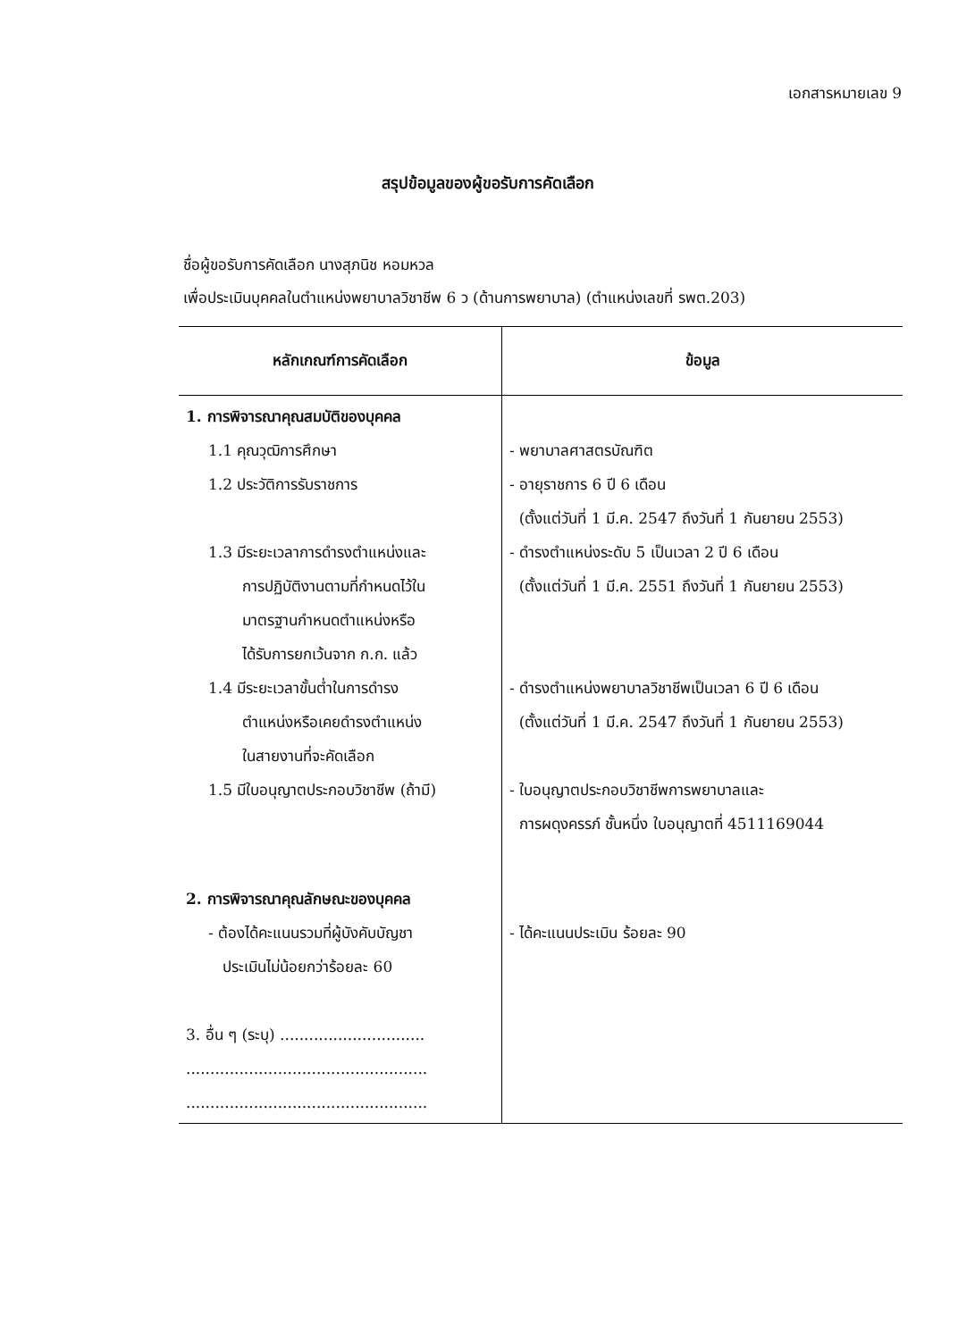เอกสารหมายเลข 9
สรุปข้อมูลของผู้ขอรับการคัดเลือก
ชื่อผู้ขอรับการคัดเลือก นางสุภนิช หอมหวล
เพื่อประเมินบุคคลในตำแหน่งพยาบาลวิชาชีพ 6 ว (ด้านการพยาบาล) (ตำแหน่งเลขที่ รพต.203)
| หลักเกณฑ์การคัดเลือก | ข้อมูล |
| --- | --- |
| 1. การพิจารณาคุณสมบัติของบุคคล 1.1 คุณวุฒิการศึกษา 1.2 ประวัติการรับราชการ 1.3 มีระยะเวลาการดำรงตำแหน่งและ การปฏิบัติงานตามที่กำหนดไว้ใน มาตรฐานกำหนดตำแหน่งหรือ ได้รับการยกเว้นจาก ก.ก. แล้ว 1.4 มีระยะเวลาขั้นต่ำในการดำรง ตำแหน่งหรือเคยดำรงตำแหน่ง ในสายงานที่จะคัดเลือก 1.5 มีใบอนุญาตประกอบวิชาชีพ (ถ้ามี) | - พยาบาลศาสตรบัณฑิต - อายุราชการ 6 ปี 6 เดือน (ตั้งแต่วันที่ 1 มี.ค. 2547 ถึงวันที่ 1 กันยายน 2553) - ดำรงตำแหน่งระดับ 5 เป็นเวลา 2 ปี 6 เดือน (ตั้งแต่วันที่ 1 มี.ค. 2551 ถึงวันที่ 1 กันยายน 2553) - ดำรงตำแหน่งพยาบาลวิชาชีพเป็นเวลา 6 ปี 6 เดือน (ตั้งแต่วันที่ 1 มี.ค. 2547 ถึงวันที่ 1 กันยายน 2553) - ใบอนุญาตประกอบวิชาชีพการพยาบาลและ การผดุงครรภ์ ชั้นหนึ่ง ใบอนุญาตที่ 4511169044 |
| 2. การพิจารณาคุณลักษณะของบุคคล - ต้องได้คะแนนรวมที่ผู้บังคับบัญชา ประเมินไม่น้อยกว่าร้อยละ 60 3. อื่น ๆ (ระบุ) .............................. .................................................. .................................................. | - ได้คะแนนประเมิน ร้อยละ 90 |